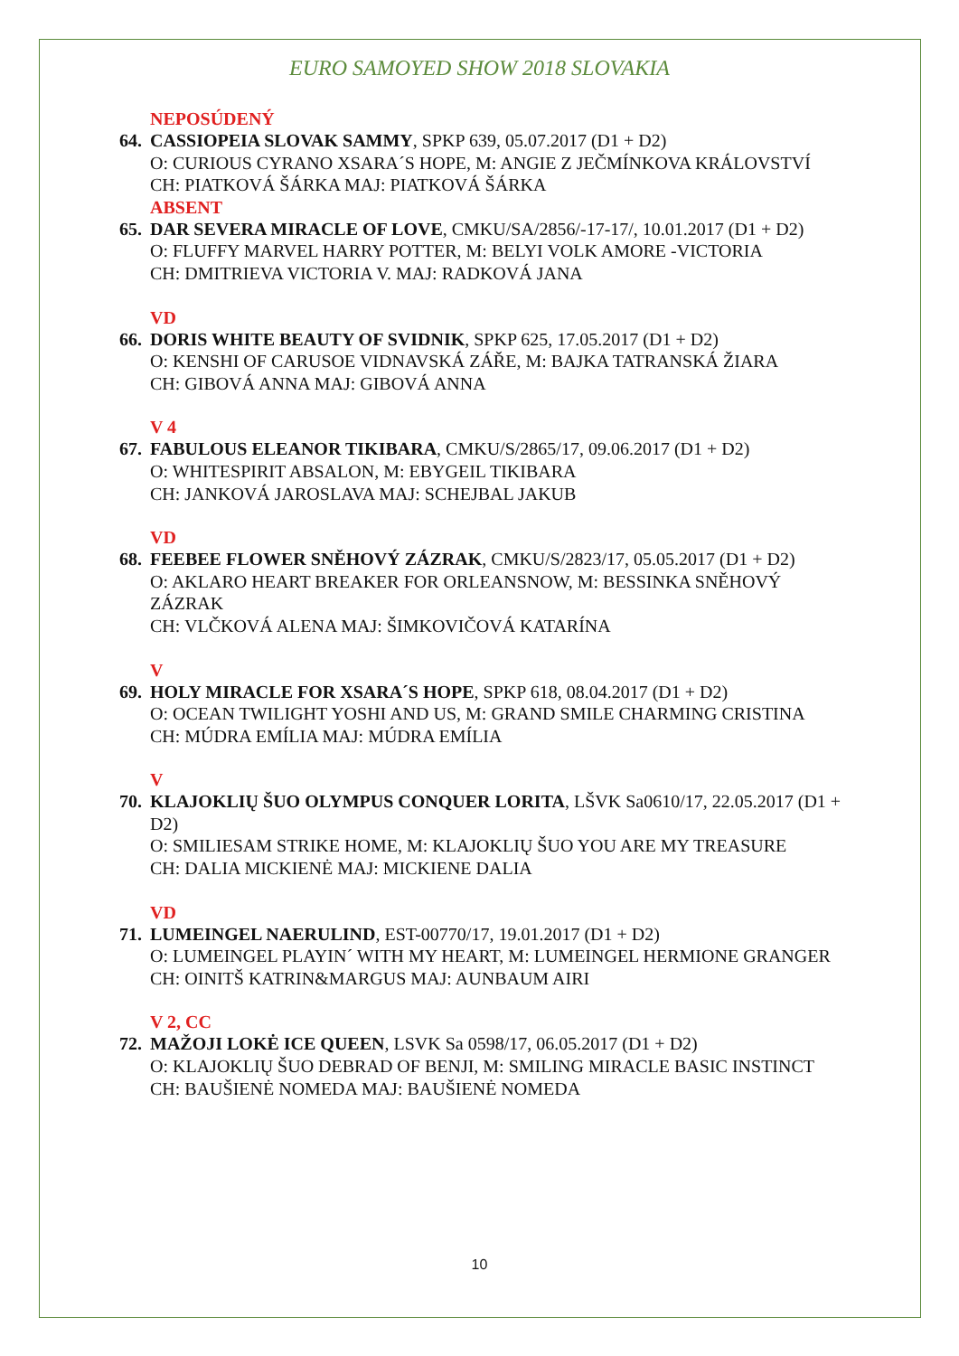EURO SAMOYED SHOW 2018 SLOVAKIA
NEPOSÚDENÝ
64.
CASSIOPEIA SLOVAK SAMMY, SPKP 639, 05.07.2017 (D1 + D2)
O: CURIOUS CYRANO XSARA´S HOPE, M: ANGIE Z JEČMÍNKOVA KRÁLOVSTVÍ
CH: PIATKOVÁ ŠÁRKA MAJ: PIATKOVÁ ŠÁRKA
ABSENT
65.
DAR SEVERA MIRACLE OF LOVE, CMKU/SA/2856/-17-17/, 10.01.2017 (D1 + D2)
O: FLUFFY MARVEL HARRY POTTER, M: BELYI VOLK AMORE -VICTORIA
CH: DMITRIEVA VICTORIA V. MAJ: RADKOVÁ JANA
VD
66.
DORIS WHITE BEAUTY OF SVIDNIK, SPKP 625, 17.05.2017 (D1 + D2)
O: KENSHI OF CARUSOE VIDNAVSKÁ ZÁŘE, M: BAJKA TATRANSKÁ ŽIARA
CH: GIBOVÁ ANNA MAJ: GIBOVÁ ANNA
V 4
67.
FABULOUS ELEANOR TIKIBARA, CMKU/S/2865/17, 09.06.2017 (D1 + D2)
O: WHITESPIRIT ABSALON, M: EBYGEIL TIKIBARA
CH: JANKOVÁ JAROSLAVA MAJ: SCHEJBAL JAKUB
VD
68.
FEEBEE FLOWER SNĚHOVÝ ZÁZRAK, CMKU/S/2823/17, 05.05.2017 (D1 + D2)
O: AKLARO HEART BREAKER FOR ORLEANSNOW, M: BESSINKA SNĚHOVÝ ZÁZRAK
CH: VLČKOVÁ ALENA MAJ: ŠIMKOVIČOVÁ KATARÍNA
V
69.
HOLY MIRACLE FOR XSARA´S HOPE, SPKP 618, 08.04.2017 (D1 + D2)
O: OCEAN TWILIGHT YOSHI AND US, M: GRAND SMILE CHARMING CRISTINA
CH: MÚDRA EMÍLIA MAJ: MÚDRA EMÍLIA
V
70.
KLAJOKLIŲ ŠUO OLYMPUS CONQUER LORITA, LŠVK Sa0610/17, 22.05.2017 (D1 + D2)
O: SMILIESAM STRIKE HOME, M: KLAJOKLIŲ ŠUO YOU ARE MY TREASURE
CH: DALIA MICKIENĖ MAJ: MICKIENE DALIA
VD
71.
LUMEINGEL NAERULIND, EST-00770/17, 19.01.2017 (D1 + D2)
O: LUMEINGEL PLAYIN´ WITH MY HEART, M: LUMEINGEL HERMIONE GRANGER
CH: OINITŠ KATRIN&MARGUS MAJ: AUNBAUM AIRI
V 2, CC
72.
MAŽOJI LOKĖ ICE QUEEN, LSVK Sa 0598/17, 06.05.2017 (D1 + D2)
O: KLAJOKLIŲ ŠUO DEBRAD OF BENJI, M: SMILING MIRACLE BASIC INSTINCT
CH: BAUŠIENĖ NOMEDA MAJ: BAUŠIENĖ NOMEDA
10